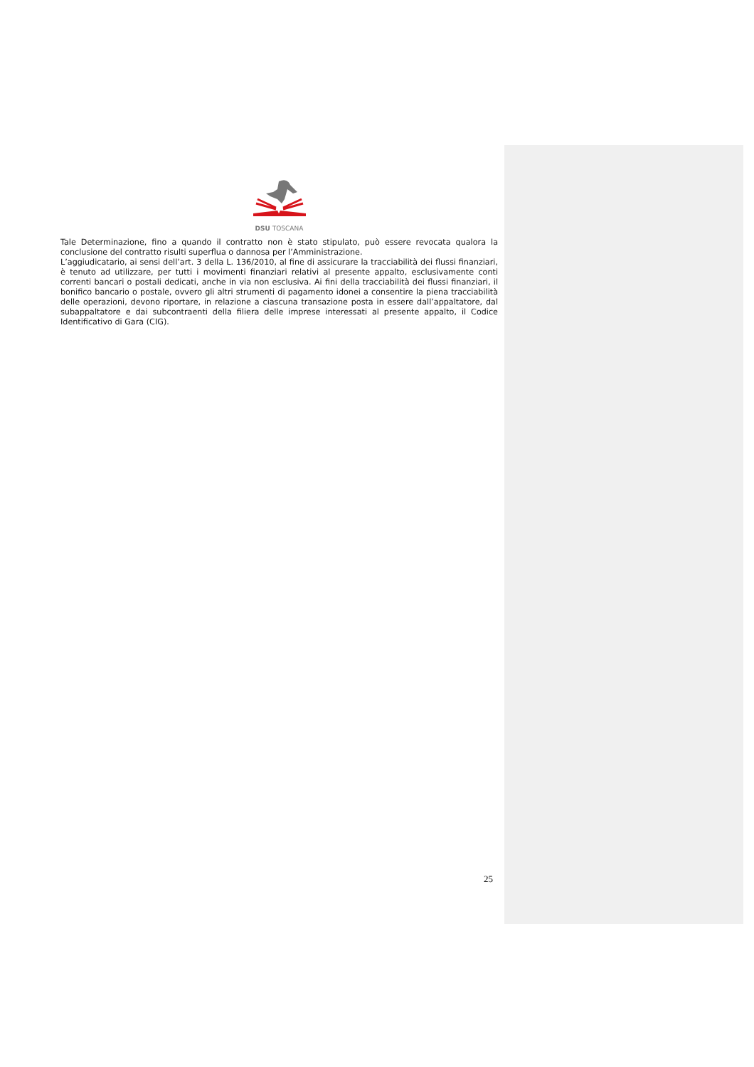DSU TOSCANA
Tale Determinazione, fino a quando il contratto non è stato stipulato, può essere revocata qualora la conclusione del contratto risulti superflua o dannosa per l’Amministrazione.
L’aggiudicatario, ai sensi dell’art. 3 della L. 136/2010, al fine di assicurare la tracciabilità dei flussi finanziari, è tenuto ad utilizzare, per tutti i movimenti finanziari relativi al presente appalto, esclusivamente conti correnti bancari o postali dedicati, anche in via non esclusiva. Ai fini della tracciabilità dei flussi finanziari, il bonifico bancario o postale, ovvero gli altri strumenti di pagamento idonei a consentire la piena tracciabilità delle operazioni, devono riportare, in relazione a ciascuna transazione posta in essere dall’appaltatore, dal subappaltatore e dai subcontraenti della filiera delle imprese interessati al presente appalto, il Codice Identificativo di Gara (CIG).
25